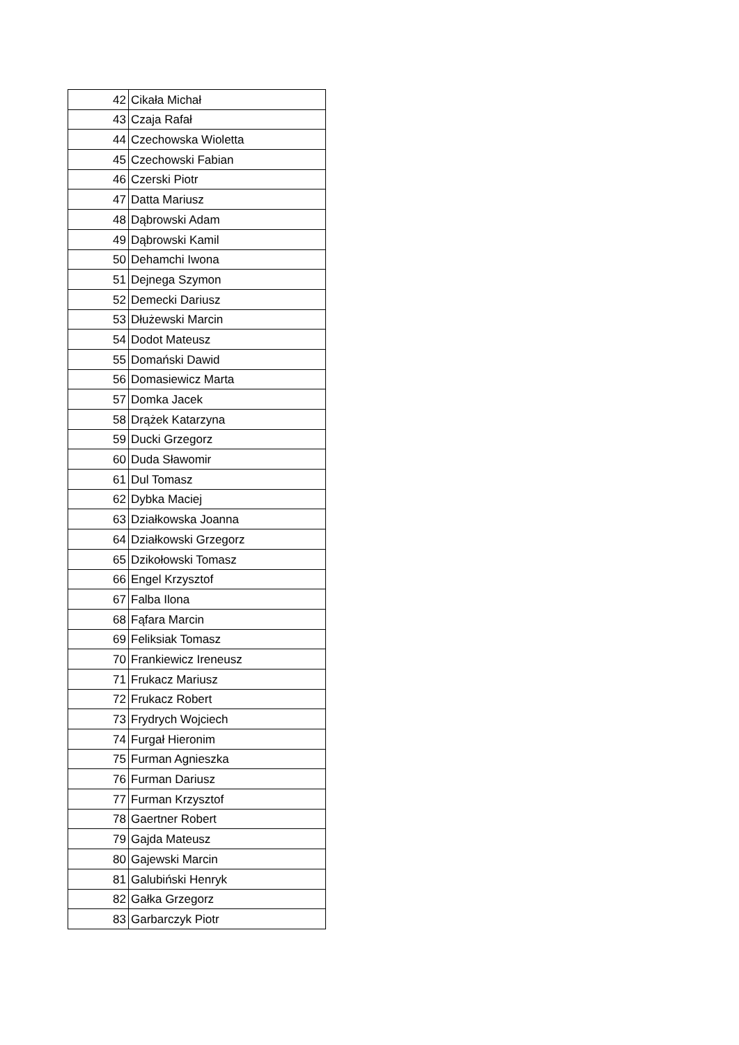| 42 | Cikała Michał |
| 43 | Czaja Rafał |
| 44 | Czechowska Wioletta |
| 45 | Czechowski Fabian |
| 46 | Czerski Piotr |
| 47 | Datta Mariusz |
| 48 | Dąbrowski Adam |
| 49 | Dąbrowski Kamil |
| 50 | Dehamchi Iwona |
| 51 | Dejnega Szymon |
| 52 | Demecki Dariusz |
| 53 | Dłużewski Marcin |
| 54 | Dodot Mateusz |
| 55 | Domański Dawid |
| 56 | Domasiewicz Marta |
| 57 | Domka Jacek |
| 58 | Drążek Katarzyna |
| 59 | Ducki Grzegorz |
| 60 | Duda Sławomir |
| 61 | Dul Tomasz |
| 62 | Dybka Maciej |
| 63 | Działkowska Joanna |
| 64 | Działkowski Grzegorz |
| 65 | Dzikołowski Tomasz |
| 66 | Engel Krzysztof |
| 67 | Falba Ilona |
| 68 | Fąfara Marcin |
| 69 | Feliksiak Tomasz |
| 70 | Frankiewicz Ireneusz |
| 71 | Frukacz Mariusz |
| 72 | Frukacz Robert |
| 73 | Frydrych Wojciech |
| 74 | Furgał Hieronim |
| 75 | Furman Agnieszka |
| 76 | Furman Dariusz |
| 77 | Furman Krzysztof |
| 78 | Gaertner Robert |
| 79 | Gajda Mateusz |
| 80 | Gajewski Marcin |
| 81 | Galubiński Henryk |
| 82 | Gałka Grzegorz |
| 83 | Garbarczyk Piotr |